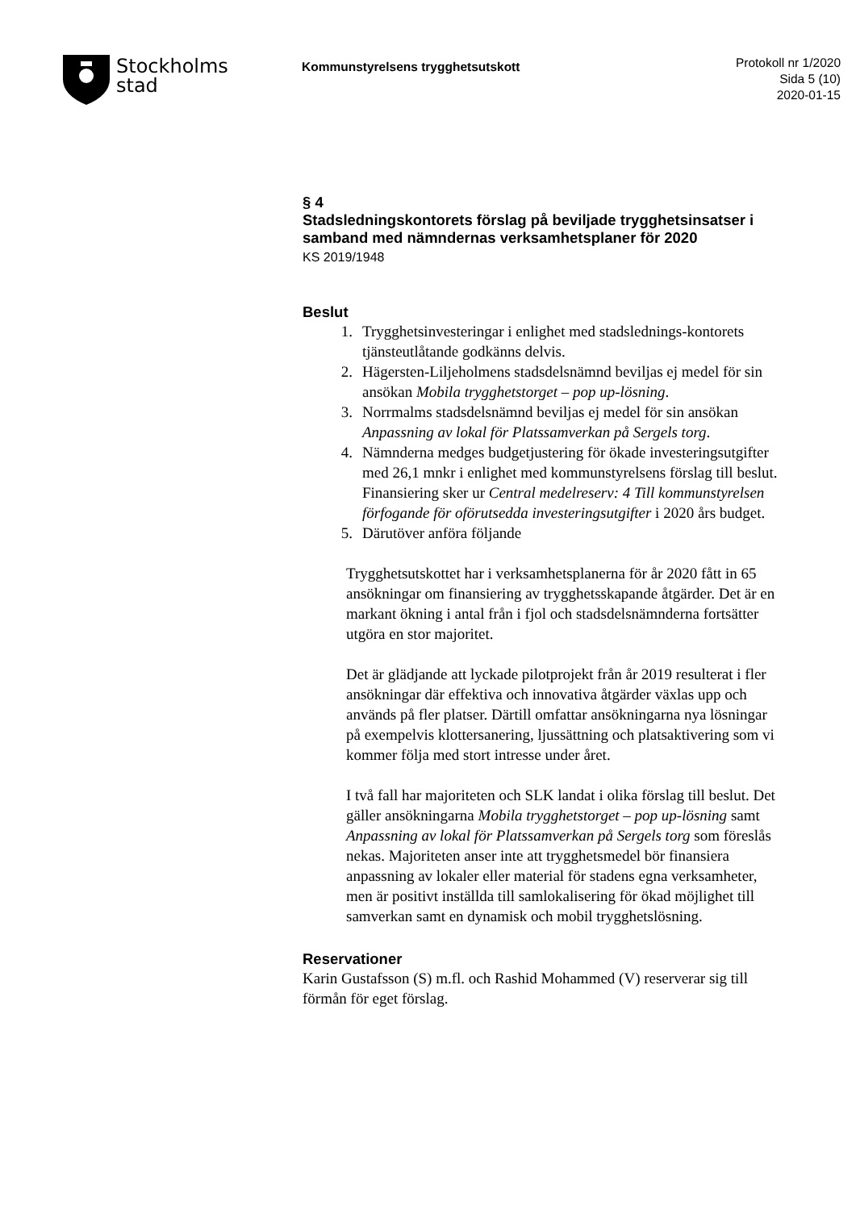Stockholms
stad
Kommunstyrelsens trygghetsutskott
Protokoll nr 1/2020
Sida 5 (10)
2020-01-15
§ 4
Stadsledningskontorets förslag på beviljade trygghetsinsatser i samband med nämndernas verksamhetsplaner för 2020
KS 2019/1948
Beslut
1. Trygghetsinvesteringar i enlighet med stadslednings-kontorets tjänsteutlåtande godkänns delvis.
2. Hägersten-Liljeholmens stadsdelsnämnd beviljas ej medel för sin ansökan Mobila trygghetstorget – pop up-lösning.
3. Norrmalms stadsdelsnämnd beviljas ej medel för sin ansökan Anpassning av lokal för Platssamverkan på Sergels torg.
4. Nämnderna medges budgetjustering för ökade investeringsutgifter med 26,1 mnkr i enlighet med kommunstyrelsens förslag till beslut. Finansiering sker ur Central medelreserv: 4 Till kommunstyrelsen förfogande för oförutsedda investeringsutgifter i 2020 års budget.
5. Därutöver anföra följande
Trygghetsutskottet har i verksamhetsplanerna för år 2020 fått in 65 ansökningar om finansiering av trygghetsskapande åtgärder. Det är en markant ökning i antal från i fjol och stadsdelsnämnderna fortsätter utgöra en stor majoritet.
Det är glädjande att lyckade pilotprojekt från år 2019 resulterat i fler ansökningar där effektiva och innovativa åtgärder växlas upp och används på fler platser. Därtill omfattar ansökningarna nya lösningar på exempelvis klottersanering, ljussättning och platsaktivering som vi kommer följa med stort intresse under året.
I två fall har majoriteten och SLK landat i olika förslag till beslut. Det gäller ansökningarna Mobila trygghetstorget – pop up-lösning samt Anpassning av lokal för Platssamverkan på Sergels torg som föreslås nekas. Majoriteten anser inte att trygghetsmedel bör finansiera anpassning av lokaler eller material för stadens egna verksamheter, men är positivt inställda till samlokalisering för ökad möjlighet till samverkan samt en dynamisk och mobil trygghetslösning.
Reservationer
Karin Gustafsson (S) m.fl. och Rashid Mohammed (V) reserverar sig till förmån för eget förslag.